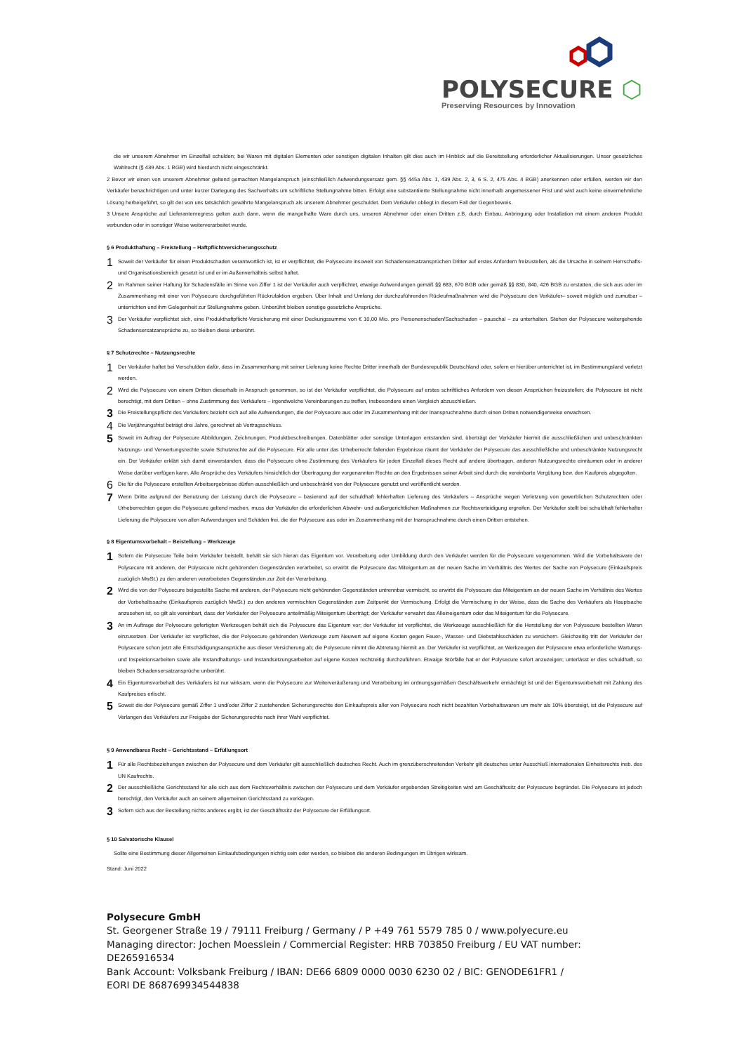POLYSECURE ⬡
Preserving Resources by Innovation
die wir unserem Abnehmer im Einzelfall schulden; bei Waren mit digitalen Elementen oder sonstigen digitalen Inhalten gilt dies auch im Hinblick auf die Bereitstellung erforderlicher Aktualisierungen. Unser gesetzliches Wahlrecht (§ 439 Abs. 1 BGB) wird hierdurch nicht eingeschränkt.
2 Bevor wir einen von unserem Abnehmer geltend gemachten Mangelanspruch (einschließlich Aufwendungsersatz gem. §§ 445a Abs. 1, 439 Abs. 2, 3, 6 S. 2, 475 Abs. 4 BGB) anerkennen oder erfüllen, werden wir den Verkäufer benachrichtigen und unter kurzer Darlegung des Sachverhalts um schriftliche Stellungnahme bitten. Erfolgt eine substantiierte Stellungnahme nicht innerhalb angemessener Frist und wird auch keine einvernehmliche Lösung herbeigeführt, so gilt der von uns tatsächlich gewährte Mangelanspruch als unserem Abnehmer geschuldet. Dem Verkäufer obliegt in diesem Fall der Gegenbeweis.
3 Unsere Ansprüche auf Lieferantenregress gelten auch dann, wenn die mangelhafte Ware durch uns, unseren Abnehmer oder einen Dritten z.B. durch Einbau, Anbringung oder Installation mit einem anderen Produkt verbunden oder in sonstiger Weise weiterverarbeitet wurde.
§ 6 Produkthaftung – Freistellung – Haftpflichtversicherungsschutz
1
Soweit der Verkäufer für einen Produktschaden verantwortlich ist, ist er verpflichtet, die Polysecure insoweit von Schadensersatzansprüchen Dritter auf erstes Anfordern freizustellen, als die Ursache in seinem Herrschafts- und Organisationsbereich gesetzt ist und er im Außenverhältnis selbst haftet.
2
Im Rahmen seiner Haftung für Schadensfälle im Sinne von Ziffer 1 ist der Verkäufer auch verpflichtet, etwaige Aufwendungen gemäß §§ 683, 670 BGB oder gemäß §§ 830, 840, 426 BGB zu erstatten, die sich aus oder im Zusammenhang mit einer von Polysecure durchgeführten Rückrufaktion ergeben. Über Inhalt und Umfang der durchzuführenden Rückrufmaßnahmen wird die Polysecure den Verkäufer– soweit möglich und zumutbar – unterrichten und ihm Gelegenheit zur Stellungnahme geben. Unberührt bleiben sonstige gesetzliche Ansprüche.
3
Der Verkäufer verpflichtet sich, eine Produkthaftpflicht-Versicherung mit einer Deckungssumme von € 10,00 Mio. pro Personenschaden/Sachschaden – pauschal – zu unterhalten. Stehen der Polysecure weitergehende Schadensersatzansprüche zu, so bleiben diese unberührt.
§ 7 Schutzrechte – Nutzungsrechte
1
Der Verkäufer haftet bei Verschulden dafür, dass im Zusammenhang mit seiner Lieferung keine Rechte Dritter innerhalb der Bundesrepublik Deutschland oder, sofern er hierüber unterrichtet ist, im Bestimmungsland verletzt werden.
2
Wird die Polysecure von einem Dritten dieserhalb in Anspruch genommen, so ist der Verkäufer verpflichtet, die Polysecure auf erstes schriftliches Anfordern von diesen Ansprüchen freizustellen; die Polysecure ist nicht berechtigt, mit dem Dritten – ohne Zustimmung des Verkäufers – irgendwelche Vereinbarungen zu treffen, insbesondere einen Vergleich abzuschließen.
3
Die Freistellungspflicht des Verkäufers bezieht sich auf alle Aufwendungen, die der Polysecure aus oder im Zusammenhang mit der Inanspruchnahme durch einen Dritten notwendigerweise erwachsen.
4
Die Verjährungsfrist beträgt drei Jahre, gerechnet ab Vertragsschluss.
5
Soweit im Auftrag der Polysecure Abbildungen, Zeichnungen, Produktbeschreibungen, Datenblätter oder sonstige Unterlagen entstanden sind, überträgt der Verkäufer hiermit die ausschließlichen und unbeschränkten Nutzungs- und Verwertungsrechte sowie Schutzrechte auf die Polysecure. Für alle unter das Urheberrecht fallenden Ergebnisse räumt der Verkäufer der Polysecure das ausschließliche und unbeschränkte Nutzungsrecht ein. Der Verkäufer erklärt sich damit einverstanden, dass die Polysecure ohne Zustimmung des Verkäufers für jeden Einzelfall dieses Recht auf andere übertragen, anderen Nutzungsrechte einräumen oder in anderer Weise darüber verfügen kann. Alle Ansprüche des Verkäufers hinsichtlich der Übertragung der vorgenannten Rechte an den Ergebnissen seiner Arbeit sind durch die vereinbarte Vergütung bzw. den Kaufpreis abgegolten.
6
Die für die Polysecure erstellten Arbeitsergebnisse dürfen ausschließlich und unbeschränkt von der Polysecure genutzt und veröffentlicht werden.
7
Wenn Dritte aufgrund der Benutzung der Leistung durch die Polysecure – basierend auf der schuldhaft fehlerhaften Lieferung des Verkäufers – Ansprüche wegen Verletzung von gewerblichen Schutzrechten oder Urheberrechten gegen die Polysecure geltend machen, muss der Verkäufer die erforderlichen Abwehr- und außergerichtlichen Maßnahmen zur Rechtsverteidigung ergreifen. Der Verkäufer stellt bei schuldhaft fehlerhafter Lieferung die Polysecure von allen Aufwendungen und Schäden frei, die der Polysecure aus oder im Zusammenhang mit der Inanspruchnahme durch einen Dritten entstehen.
§ 8 Eigentumsvorbehalt – Beistellung – Werkzeuge
1
Sofern die Polysecure Teile beim Verkäufer beistellt, behält sie sich hieran das Eigentum vor. Verarbeitung oder Umbildung durch den Verkäufer werden für die Polysecure vorgenommen. Wird die Vorbehaltsware der Polysecure mit anderen, der Polysecure nicht gehörenden Gegenständen verarbeitet, so erwirbt die Polysecure das Miteigentum an der neuen Sache im Verhältnis des Wertes der Sache von Polysecure (Einkaufspreis zuzüglich MwSt.) zu den anderen verarbeiteten Gegenständen zur Zeit der Verarbeitung.
2
Wird die von der Polysecure beigestellte Sache mit anderen, der Polysecure nicht gehörenden Gegenständen untrennbar vermischt, so erwirbt die Polysecure das Miteigentum an der neuen Sache im Verhältnis des Wertes der Vorbehaltssache (Einkaufspreis zuzüglich MwSt.) zu den anderen vermischten Gegenständen zum Zeitpunkt der Vermischung. Erfolgt die Vermischung in der Weise, dass die Sache des Verkäufers als Hauptsache anzusehen ist, so gilt als vereinbart, dass der Verkäufer der Polysecure anteilmäßig Miteigentum überträgt; der Verkäufer verwahrt das Alleineigentum oder das Miteigentum für die Polysecure.
3
An im Auftrage der Polysecure gefertigten Werkzeugen behält sich die Polysecure das Eigentum vor; der Verkäufer ist verpflichtet, die Werkzeuge ausschließlich für die Herstellung der von Polysecure bestellten Waren einzusetzen. Der Verkäufer ist verpflichtet, die der Polysecure gehörenden Werkzeuge zum Neuwert auf eigene Kosten gegen Feuer-, Wasser- und Diebstahlsschäden zu versichern. Gleichzeitig tritt der Verkäufer der Polysecure schon jetzt alle Entschädigungsansprüche aus dieser Versicherung ab; die Polysecure nimmt die Abtretung hiermit an. Der Verkäufer ist verpflichtet, an Werkzeugen der Polysecure etwa erforderliche Wartungs- und Inspektionsarbeiten sowie alle Instandhaltungs- und Instandsetzungsarbeiten auf eigene Kosten rechtzeitig durchzuführen. Etwaige Störfälle hat er der Polysecure sofort anzuzeigen; unterlässt er dies schuldhaft, so bleiben Schadensersatzansprüche unberührt.
4
Ein Eigentumsvorbehalt des Verkäufers ist nur wirksam, wenn die Polysecure zur Weiterveräußerung und Verarbeitung im ordnungsgemäßen Geschäftsverkehr ermächtigt ist und der Eigentumsvorbehalt mit Zahlung des Kaufpreises erlischt.
5
Soweit die der Polysecure gemäß Ziffer 1 und/oder Ziffer 2 zustehenden Sicherungsrechte den Einkaufspreis aller von Polysecure noch nicht bezahlten Vorbehaltswaren um mehr als 10% übersteigt, ist die Polysecure auf Verlangen des Verkäufers zur Freigabe der Sicherungsrechte nach ihrer Wahl verpflichtet.
§ 9 Anwendbares Recht – Gerichtsstand – Erfüllungsort
1
Für alle Rechtsbeziehungen zwischen der Polysecure und dem Verkäufer gilt ausschließlich deutsches Recht. Auch im grenzüberschreitenden Verkehr gilt deutsches unter Ausschluß internationalen Einheitsrechts insb. des UN Kaufrechts.
2
Der ausschließliche Gerichtsstand für alle sich aus dem Rechtsverhältnis zwischen der Polysecure und dem Verkäufer ergebenden Streitigkeiten wird am Geschäftssitz der Polysecure begründet. Die Polysecure ist jedoch berechtigt, den Verkäufer auch an seinem allgemeinen Gerichtsstand zu verklagen.
3
Sofern sich aus der Bestellung nichts anderes ergibt, ist der Geschäftssitz der Polysecure der Erfüllungsort.
§ 10 Salvatorische Klausel
Sollte eine Bestimmung dieser Allgemeinen Einkaufsbedingungen nichtig sein oder werden, so bleiben die anderen Bedingungen im Übrigen wirksam.
Stand: Juni 2022
Polysecure GmbH
St. Georgener Straße 19 / 79111 Freiburg / Germany / P +49 761 5579 785 0 / www.polyecure.eu
Managing director: Jochen Moesslein / Commercial Register: HRB 703850 Freiburg / EU VAT number: DE265916534
Bank Account: Volksbank Freiburg / IBAN: DE66 6809 0000 0030 6230 02 / BIC: GENODE61FR1 /
EORI DE 868769934544838